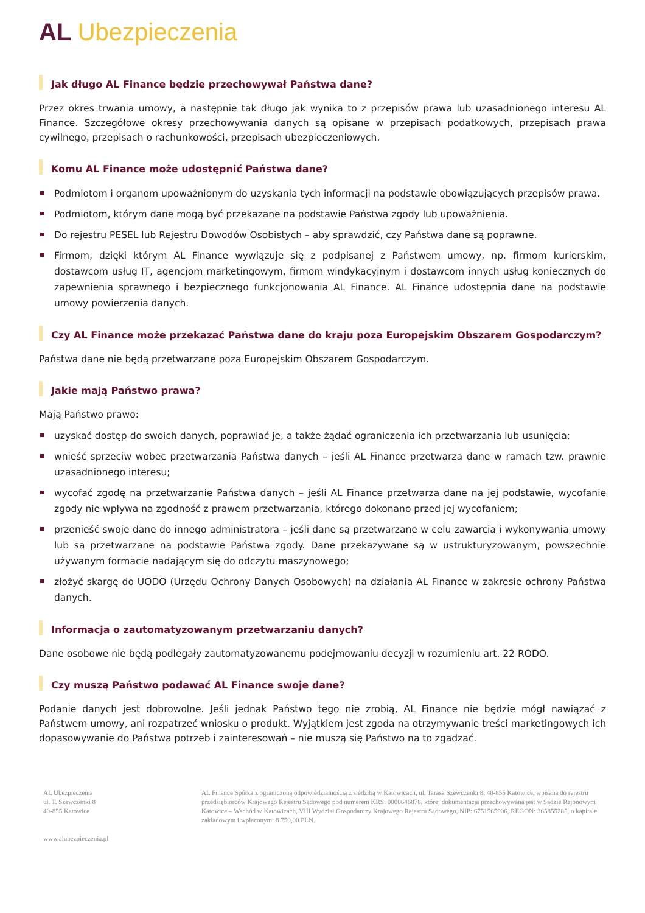AL Ubezpieczenia
Jak długo AL Finance będzie przechowywał Państwa dane?
Przez okres trwania umowy, a następnie tak długo jak wynika to z przepisów prawa lub uzasadnionego interesu AL Finance. Szczegółowe okresy przechowywania danych są opisane w przepisach podatkowych, przepisach prawa cywilnego, przepisach o rachunkowości, przepisach ubezpieczeniowych.
Komu AL Finance może udostępnić Państwa dane?
Podmiotom i organom upoważnionym do uzyskania tych informacji na podstawie obowiązujących przepisów prawa.
Podmiotom, którym dane mogą być przekazane na podstawie Państwa zgody lub upoważnienia.
Do rejestru PESEL lub Rejestru Dowodów Osobistych – aby sprawdzić, czy Państwa dane są poprawne.
Firmom, dzięki którym AL Finance wywiązuje się z podpisanej z Państwem umowy, np. firmom kurierskim, dostawcom usług IT, agencjom marketingowym, firmom windykacyjnym i dostawcom innych usług koniecznych do zapewnienia sprawnego i bezpiecznego funkcjonowania AL Finance. AL Finance udostępnia dane na podstawie umowy powierzenia danych.
Czy AL Finance może przekazać Państwa dane do kraju poza Europejskim Obszarem Gospodarczym?
Państwa dane nie będą przetwarzane poza Europejskim Obszarem Gospodarczym.
Jakie mają Państwo prawa?
Mają Państwo prawo:
uzyskać dostęp do swoich danych, poprawiać je, a także żądać ograniczenia ich przetwarzania lub usunięcia;
wnieść sprzeciw wobec przetwarzania Państwa danych – jeśli AL Finance przetwarza dane w ramach tzw. prawnie uzasadnionego interesu;
wycofać zgodę na przetwarzanie Państwa danych – jeśli AL Finance przetwarza dane na jej podstawie, wycofanie zgody nie wpływa na zgodność z prawem przetwarzania, którego dokonano przed jej wycofaniem;
przenieść swoje dane do innego administratora – jeśli dane są przetwarzane w celu zawarcia i wykonywania umowy lub są przetwarzane na podstawie Państwa zgody. Dane przekazywane są w ustrukturyzowanym, powszechnie używanym formacie nadającym się do odczytu maszynowego;
złożyć skargę do UODO (Urzędu Ochrony Danych Osobowych) na działania AL Finance w zakresie ochrony Państwa danych.
Informacja o zautomatyzowanym przetwarzaniu danych?
Dane osobowe nie będą podlegały zautomatyzowanemu podejmowaniu decyzji w rozumieniu art. 22 RODO.
Czy muszą Państwo podawać AL Finance swoje dane?
Podanie danych jest dobrowolne. Jeśli jednak Państwo tego nie zrobią, AL Finance nie będzie mógł nawiązać z Państwem umowy, ani rozpatrzeć wniosku o produkt. Wyjątkiem jest zgoda na otrzymywanie treści marketingowych ich dopasowywanie do Państwa potrzeb i zainteresowań – nie muszą się Państwo na to zgadzać.
AL Ubezpieczenia
ul. T. Szewczenki 8
40-855 Katowice
www.alubezpieczenia.pl
AL Finance Spółka z ograniczoną odpowiedzialnością z siedzibą w Katowicach, ul. Tarasa Szewczenki 8, 40-855 Katowice, wpisana do rejestru przedsiębiorców Krajowego Rejestru Sądowego pod numerem KRS: 0000646878, której dokumentacja przechowywana jest w Sądzie Rejonowym Katowice – Wschód w Katowicach, VIII Wydział Gospodarczy Krajowego Rejestru Sądowego, NIP: 6751565906, REGON: 365855285, o kapitale zakładowym i wpłaconym: 8 750,00 PLN.